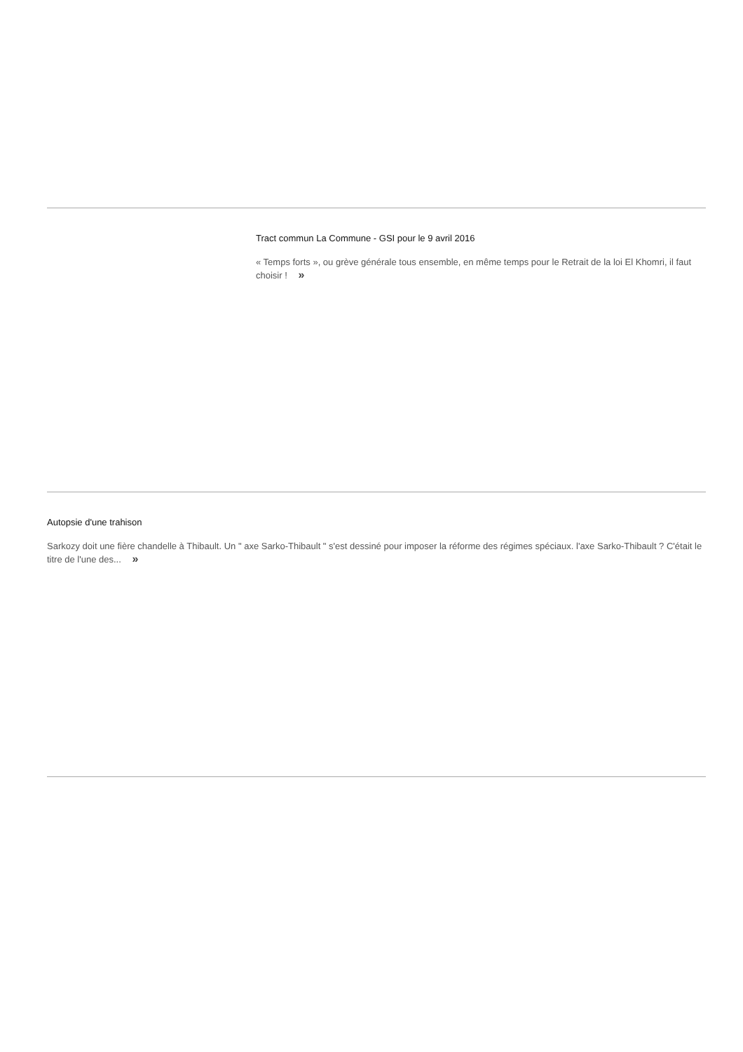Tract commun La Commune - GSI pour le 9 avril 2016
« Temps forts », ou grève générale tous ensemble, en même temps pour le Retrait de la loi El Khomri, il faut choisir ! »
Autopsie d'une trahison
Sarkozy doit une fière chandelle à Thibault. Un " axe Sarko-Thibault " s'est dessiné pour imposer la réforme des régimes spéciaux. l'axe Sarko-Thibault ? C'était le titre de l'une des... »